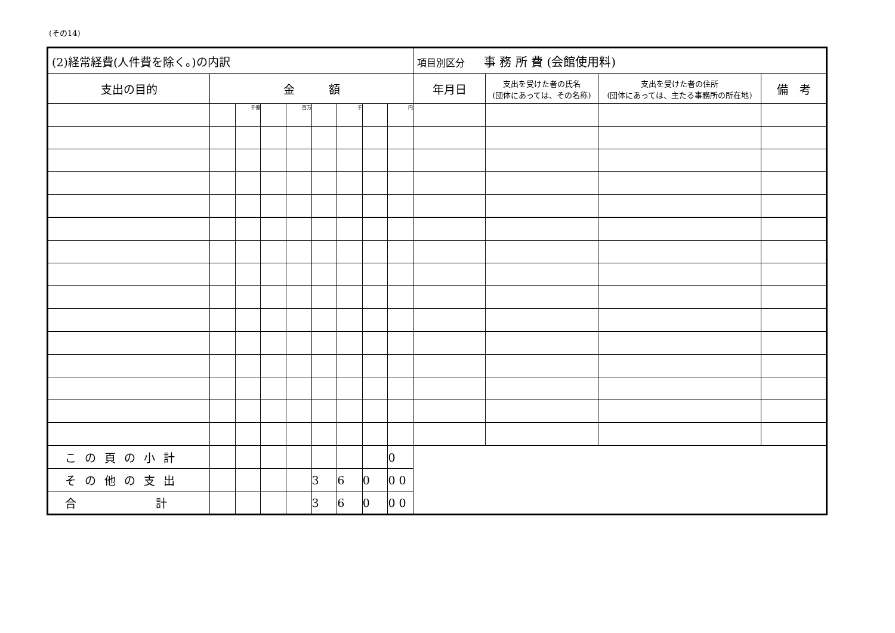(その14)
| (2)経常経費(人件費を除く。)の内訳 | | | | | | | | | 項目別区分 事 務 所 費 (会館使用料) | | | |
| --- | --- | --- | --- | --- | --- | --- | --- | --- | --- | --- | --- | --- |
| 支出の目的 | 金 額 | | | | | | | | 年月日 | 支出を受けた者の氏名 (団体にあっては、その名称) | 支出を受けた者の住所 (団体にあっては、主たる事務所の所在地) | 備 考 |
| | | 千億 | | 百万 | | 千 | | 円 | | | | |
| この頁の小計 | | | | | | | | 0 | | | | |
| その他の支出 | | | | | 3 | 6 | 0 | 0 0 | | | | |
| 合 計 | | | | | 3 | 6 | 0 | 0 0 | | | | |